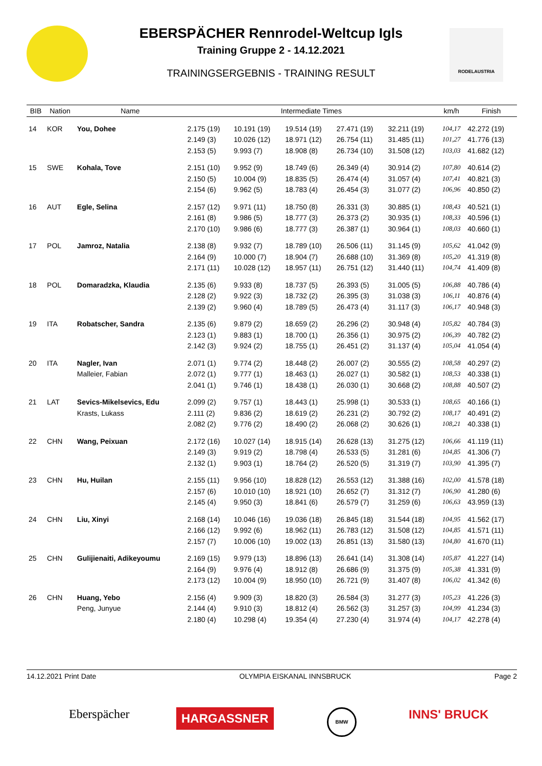EBERSPÄCHER Rennrodel-Weltcup Igls
Training Gruppe 2 - 14.12.2021
TRAININGSERGEBNIS - TRAINING RESULT
RODELAUSTRIA
| BIB | Nation | Name | Intermediate Times | | | | | km/h | Finish |
| --- | --- | --- | --- | --- | --- | --- | --- | --- | --- |
| 14 | KOR | You, Dohee | 2.175 (19) | 10.191 (19) | 19.514 (19) | 27.471 (19) | 32.211 (19) | 104,17 | 42.272 (19) |
| | | | 2.149 (3) | 10.026 (12) | 18.971 (12) | 26.754 (11) | 31.485 (11) | 101,27 | 41.776 (13) |
| | | | 2.153 (5) | 9.993 (7) | 18.908 (8) | 26.734 (10) | 31.508 (12) | 103,03 | 41.682 (12) |
| 15 | SWE | Kohala, Tove | 2.151 (10) | 9.952 (9) | 18.749 (6) | 26.349 (4) | 30.914 (2) | 107,80 | 40.614 (2) |
| | | | 2.150 (5) | 10.004 (9) | 18.835 (5) | 26.474 (4) | 31.057 (4) | 107,41 | 40.821 (3) |
| | | | 2.154 (6) | 9.962 (5) | 18.783 (4) | 26.454 (3) | 31.077 (2) | 106,96 | 40.850 (2) |
| 16 | AUT | Egle, Selina | 2.157 (12) | 9.971 (11) | 18.750 (8) | 26.331 (3) | 30.885 (1) | 108,43 | 40.521 (1) |
| | | | 2.161 (8) | 9.986 (5) | 18.777 (3) | 26.373 (2) | 30.935 (1) | 108,33 | 40.596 (1) |
| | | | 2.170 (10) | 9.986 (6) | 18.777 (3) | 26.387 (1) | 30.964 (1) | 108,03 | 40.660 (1) |
| 17 | POL | Jamroz, Natalia | 2.138 (8) | 9.932 (7) | 18.789 (10) | 26.506 (11) | 31.145 (9) | 105,62 | 41.042 (9) |
| | | | 2.164 (9) | 10.000 (7) | 18.904 (7) | 26.688 (10) | 31.369 (8) | 105,20 | 41.319 (8) |
| | | | 2.171 (11) | 10.028 (12) | 18.957 (11) | 26.751 (12) | 31.440 (11) | 104,74 | 41.409 (8) |
| 18 | POL | Domaradzka, Klaudia | 2.135 (6) | 9.933 (8) | 18.737 (5) | 26.393 (5) | 31.005 (5) | 106,88 | 40.786 (4) |
| | | | 2.128 (2) | 9.922 (3) | 18.732 (2) | 26.395 (3) | 31.038 (3) | 106,11 | 40.876 (4) |
| | | | 2.139 (2) | 9.960 (4) | 18.789 (5) | 26.473 (4) | 31.117 (3) | 106,17 | 40.948 (3) |
| 19 | ITA | Robatscher, Sandra | 2.135 (6) | 9.879 (2) | 18.659 (2) | 26.296 (2) | 30.948 (4) | 105,82 | 40.784 (3) |
| | | | 2.123 (1) | 9.883 (1) | 18.700 (1) | 26.356 (1) | 30.975 (2) | 106,39 | 40.782 (2) |
| | | | 2.142 (3) | 9.924 (2) | 18.755 (1) | 26.451 (2) | 31.137 (4) | 105,04 | 41.054 (4) |
| 20 | ITA | Nagler, Ivan | 2.071 (1) | 9.774 (2) | 18.448 (2) | 26.007 (2) | 30.555 (2) | 108,58 | 40.297 (2) |
| | | Malleier, Fabian | 2.072 (1) | 9.777 (1) | 18.463 (1) | 26.027 (1) | 30.582 (1) | 108,53 | 40.338 (1) |
| | | | 2.041 (1) | 9.746 (1) | 18.438 (1) | 26.030 (1) | 30.668 (2) | 108,88 | 40.507 (2) |
| 21 | LAT | Sevics-Mikelsevics, Edu | 2.099 (2) | 9.757 (1) | 18.443 (1) | 25.998 (1) | 30.533 (1) | 108,65 | 40.166 (1) |
| | | Krasts, Lukass | 2.111 (2) | 9.836 (2) | 18.619 (2) | 26.231 (2) | 30.792 (2) | 108,17 | 40.491 (2) |
| | | | 2.082 (2) | 9.776 (2) | 18.490 (2) | 26.068 (2) | 30.626 (1) | 108,21 | 40.338 (1) |
| 22 | CHN | Wang, Peixuan | 2.172 (16) | 10.027 (14) | 18.915 (14) | 26.628 (13) | 31.275 (12) | 106,66 | 41.119 (11) |
| | | | 2.149 (3) | 9.919 (2) | 18.798 (4) | 26.533 (5) | 31.281 (6) | 104,85 | 41.306 (7) |
| | | | 2.132 (1) | 9.903 (1) | 18.764 (2) | 26.520 (5) | 31.319 (7) | 103,90 | 41.395 (7) |
| 23 | CHN | Hu, Huilan | 2.155 (11) | 9.956 (10) | 18.828 (12) | 26.553 (12) | 31.388 (16) | 102,00 | 41.578 (18) |
| | | | 2.157 (6) | 10.010 (10) | 18.921 (10) | 26.652 (7) | 31.312 (7) | 106,90 | 41.280 (6) |
| | | | 2.145 (4) | 9.950 (3) | 18.841 (6) | 26.579 (7) | 31.259 (6) | 106,63 | 43.959 (13) |
| 24 | CHN | Liu, Xinyi | 2.168 (14) | 10.046 (16) | 19.036 (18) | 26.845 (18) | 31.544 (18) | 104,95 | 41.562 (17) |
| | | | 2.166 (12) | 9.992 (6) | 18.962 (11) | 26.783 (12) | 31.508 (12) | 104,85 | 41.571 (11) |
| | | | 2.157 (7) | 10.006 (10) | 19.002 (13) | 26.851 (13) | 31.580 (13) | 104,80 | 41.670 (11) |
| 25 | CHN | Gulijienaiti, Adikeyoumu | 2.169 (15) | 9.979 (13) | 18.896 (13) | 26.641 (14) | 31.308 (14) | 105,87 | 41.227 (14) |
| | | | 2.164 (9) | 9.976 (4) | 18.912 (8) | 26.686 (9) | 31.375 (9) | 105,38 | 41.331 (9) |
| | | | 2.173 (12) | 10.004 (9) | 18.950 (10) | 26.721 (9) | 31.407 (8) | 106,02 | 41.342 (6) |
| 26 | CHN | Huang, Yebo | 2.156 (4) | 9.909 (3) | 18.820 (3) | 26.584 (3) | 31.277 (3) | 105,23 | 41.226 (3) |
| | | Peng, Junyue | 2.144 (4) | 9.910 (3) | 18.812 (4) | 26.562 (3) | 31.257 (3) | 104,99 | 41.234 (3) |
| | | | 2.180 (4) | 10.298 (4) | 19.354 (4) | 27.230 (4) | 31.974 (4) | 104,17 | 42.278 (4) |
14.12.2021 Print Date OLYMPIA EISKANAL INNSBRUCK Page 2
Eberspächer HARGASSNER BMW INNS' BRUCK